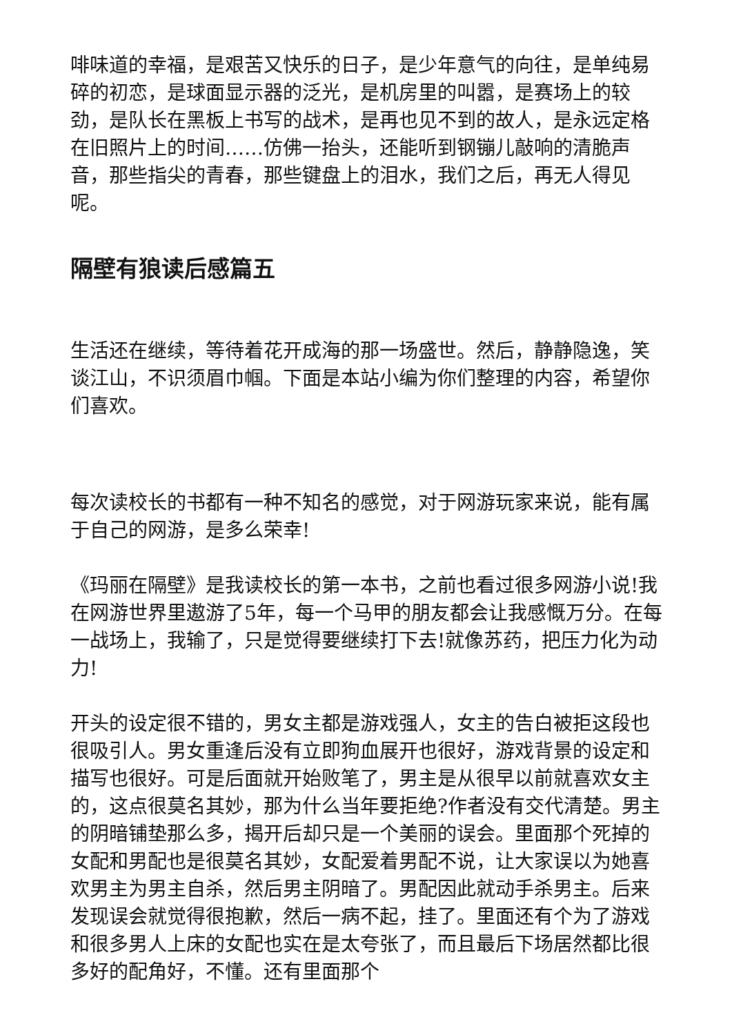啡味道的幸福，是艰苦又快乐的日子，是少年意气的向往，是单纯易碎的初恋，是球面显示器的泛光，是机房里的叫嚣，是赛场上的较劲，是队长在黑板上书写的战术，是再也见不到的故人，是永远定格在旧照片上的时间……仿佛一抬头，还能听到钢镚儿敲响的清脆声音，那些指尖的青春，那些键盘上的泪水，我们之后，再无人得见呢。
隔壁有狼读后感篇五
生活还在继续，等待着花开成海的那一场盛世。然后，静静隐逸，笑谈江山，不识须眉巾帼。下面是本站小编为你们整理的内容，希望你们喜欢。
每次读校长的书都有一种不知名的感觉，对于网游玩家来说，能有属于自己的网游，是多么荣幸!
《玛丽在隔壁》是我读校长的第一本书，之前也看过很多网游小说!我在网游世界里遨游了5年，每一个马甲的朋友都会让我感慨万分。在每一战场上，我输了，只是觉得要继续打下去!就像苏药，把压力化为动力!
开头的设定很不错的，男女主都是游戏强人，女主的告白被拒这段也很吸引人。男女重逢后没有立即狗血展开也很好，游戏背景的设定和描写也很好。可是后面就开始败笔了，男主是从很早以前就喜欢女主的，这点很莫名其妙，那为什么当年要拒绝?作者没有交代清楚。男主的阴暗铺垫那么多，揭开后却只是一个美丽的误会。里面那个死掉的女配和男配也是很莫名其妙，女配爱着男配不说，让大家误以为她喜欢男主为男主自杀，然后男主阴暗了。男配因此就动手杀男主。后来发现误会就觉得很抱歉，然后一病不起，挂了。里面还有个为了游戏和很多男人上床的女配也实在是太夸张了，而且最后下场居然都比很多好的配角好，不懂。还有里面那个